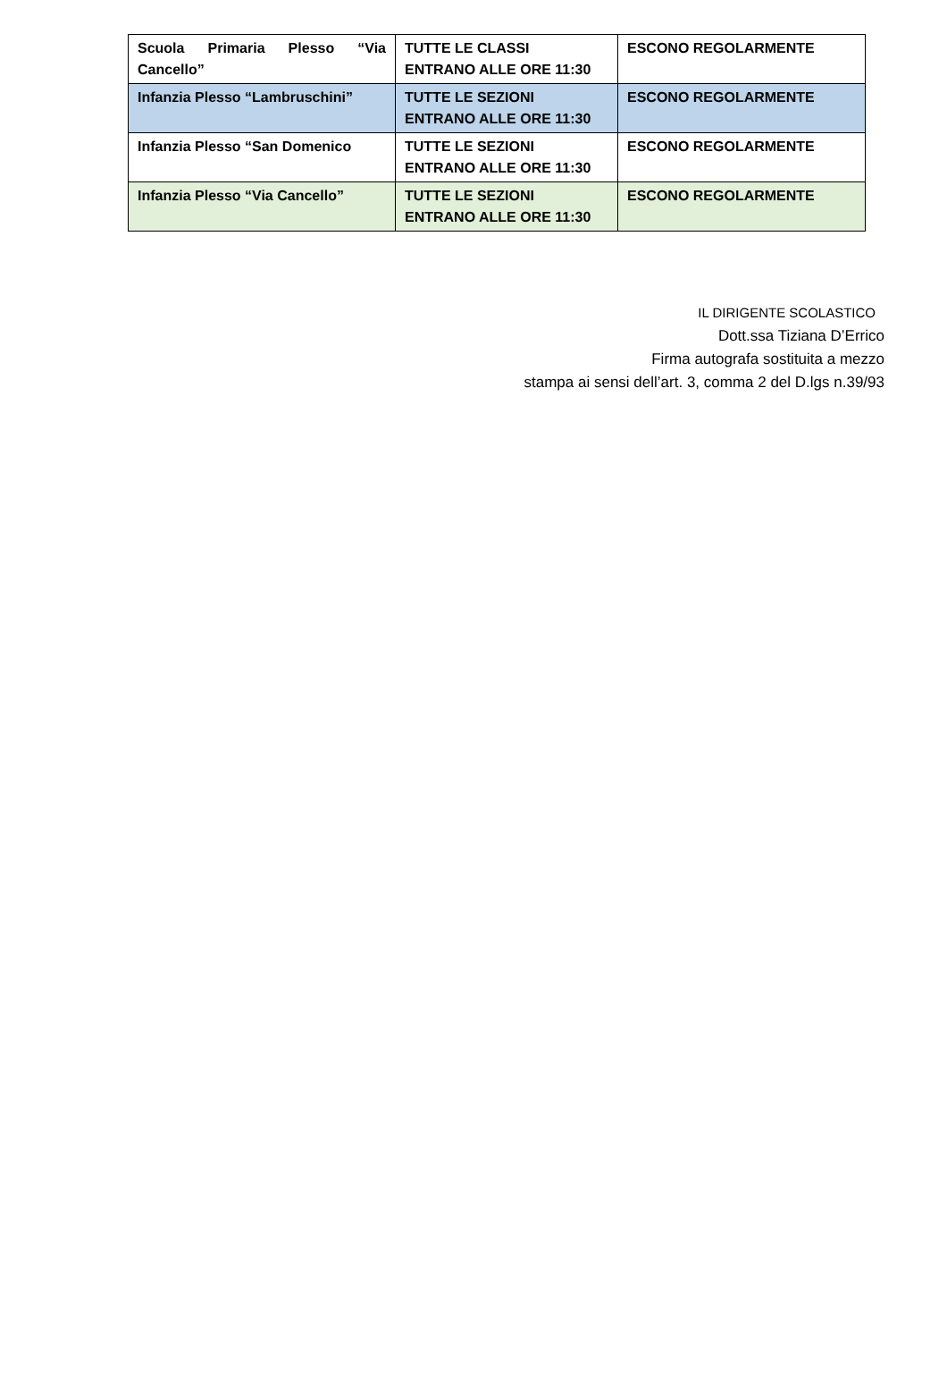| Scuola Primaria Plesso “Via Cancello” | TUTTE LE CLASSI ENTRANO ALLE ORE 11:30 | ESCONO REGOLARMENTE |
| Infanzia Plesso “Lambruschini” | TUTTE LE SEZIONI ENTRANO ALLE ORE 11:30 | ESCONO REGOLARMENTE |
| Infanzia Plesso “San Domenico | TUTTE LE SEZIONI ENTRANO ALLE ORE 11:30 | ESCONO REGOLARMENTE |
| Infanzia Plesso “Via Cancello” | TUTTE LE SEZIONI ENTRANO ALLE ORE 11:30 | ESCONO REGOLARMENTE |
IL DIRIGENTE SCOLASTICO
Dott.ssa Tiziana D’Errico
Firma autografa sostituita a mezzo
stampa ai sensi dell’art. 3, comma 2 del D.lgs n.39/93